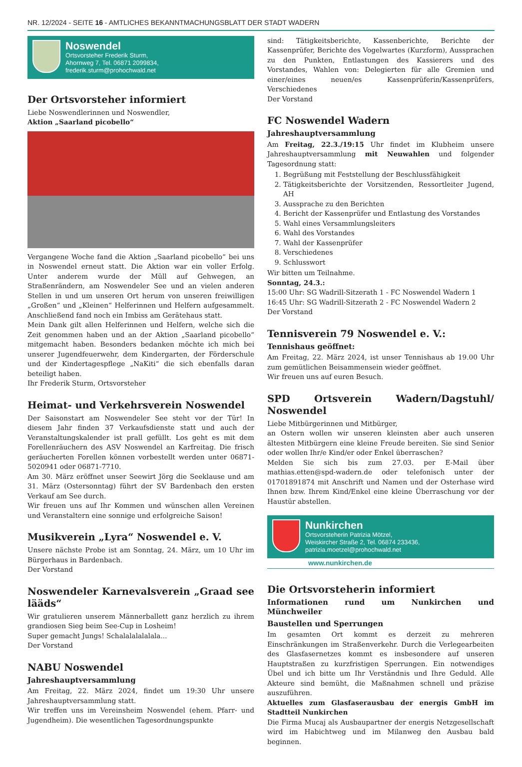NR. 12/2024 - SEITE 16 - AMTLICHES BEKANNTMACHUNGSBLATT DER STADT WADERN
Noswendel
Ortsvorsteher Frederik Sturm,
Ahornweg 7, Tel. 06871 2099834,
frederik.sturm@prohochwald.net
Der Ortsvorsteher informiert
Liebe Noswendlerinnen und Noswendler,
Aktion „Saarland picobello“
Vergangene Woche fand die Aktion „Saarland picobello“ bei uns in Noswendel erneut statt. Die Aktion war ein voller Erfolg. Unter anderem wurde der Müll auf Gehwegen, an Straßenrändern, am Noswendeler See und an vielen anderen Stellen in und um unseren Ort herum von unseren freiwilligen „Großen“ und „Kleinen“ Helferinnen und Helfern aufgesammelt. Anschließend fand noch ein Imbiss am Gerätehaus statt.
Mein Dank gilt allen Helferinnen und Helfern, welche sich die Zeit genommen haben und an der Aktion „Saarland picobello“ mitgemacht haben. Besonders bedanken möchte ich mich bei unserer Jugendfeuerwehr, dem Kindergarten, der Förderschule und der Kindertagespflege „NaKiti“ die sich ebenfalls daran beteiligt haben.
Ihr Frederik Sturm, Ortsvorsteher
Heimat- und Verkehrsverein Noswendel
Der Saisonstart am Noswendeler See steht vor der Tür! In diesem Jahr finden 37 Verkaufsdienste statt und auch der Veranstaltungskalender ist prall gefüllt. Los geht es mit dem Forellenräuchern des ASV Noswendel an Karfreitag. Die frisch geräucherten Forellen können vorbestellt werden unter 06871-5020941 oder 06871-7710.
Am 30. März eröffnet unser Seewirt Jörg die Seeklause und am 31. März (Ostersonntag) führt der SV Bardenbach den ersten Verkauf am See durch.
Wir freuen uns auf Ihr Kommen und wünschen allen Vereinen und Veranstaltern eine sonnige und erfolgreiche Saison!
Musikverein „Lyra“ Noswendel e. V.
Unsere nächste Probe ist am Sonntag, 24. März, um 10 Uhr im Bürgerhaus in Bardenbach.
Der Vorstand
Noswendeler Karnevalsverein „Graad see lääds“
Wir gratulieren unserem Männerballett ganz herzlich zu ihrem grandiosen Sieg beim See-Cup in Losheim!
Super gemacht Jungs! Schalalalalalala...
Der Vorstand
NABU Noswendel
Jahreshauptversammlung
Am Freitag, 22. März 2024, findet um 19:30 Uhr unsere Jahreshauptversammlung statt.
Wir treffen uns im Vereinsheim Noswendel (ehem. Pfarr- und Jugendheim). Die wesentlichen Tagesordnungspunkte
sind: Tätigkeitsberichte, Kassenberichte, Berichte der Kassenprüfer, Berichte des Vogelwartes (Kurzform), Aussprachen zu den Punkten, Entlastungen des Kassierers und des Vorstandes, Wahlen von: Delegierten für alle Gremien und einer/eines neuen/es Kassenprüferin/Kassenprüfers, Verschiedenes
Der Vorstand
FC Noswendel Wadern
Jahreshauptversammlung
Am Freitag, 22.3./19:15 Uhr findet im Klubheim unsere Jahreshauptversammlung mit Neuwahlen und folgender Tagesordnung statt:
1. Begrüßung mit Feststellung der Beschlussfähigkeit
2. Tätigkeitsberichte der Vorsitzenden, Ressortleiter Jugend, AH
3. Aussprache zu den Berichten
4. Bericht der Kassenprüfer und Entlastung des Vorstandes
5. Wahl eines Versammlungsleiters
6. Wahl des Vorstandes
7. Wahl der Kassenprüfer
8. Verschiedenes
9. Schlusswort
Wir bitten um Teilnahme.
Sonntag, 24.3.:
15:00 Uhr: SG Wadrill-Sitzerath 1 - FC Noswendel Wadern 1
16:45 Uhr: SG Wadrill-Sitzerath 2 - FC Noswendel Wadern 2
Der Vorstand
Tennisverein 79 Noswendel e. V.:
Tennishaus geöffnet:
Am Freitag, 22. März 2024, ist unser Tennishaus ab 19.00 Uhr zum gemütlichen Beisammensein wieder geöffnet.
Wir freuen uns auf euren Besuch.
SPD Ortsverein Wadern/Dagstuhl/ Noswendel
Liebe Mitbürgerinnen und Mitbürger,
an Ostern wollen wir unseren kleinsten aber auch unseren ältesten Mitbürgern eine kleine Freude bereiten. Sie sind Senior oder wollen Ihr/e Kind/er oder Enkel überraschen?
Melden Sie sich bis zum 27.03. per E-Mail über mathias.etten@spd-wadern.de oder telefonisch unter der 01701891874 mit Anschrift und Namen und der Osterhase wird Ihnen bzw. Ihrem Kind/Enkel eine kleine Überraschung vor der Haustür abstellen.
Nunkirchen
Ortsvorsteherin Patrizia Mötzel,
Weiskircher Straße 2, Tel. 06874 233436,
patrizia.moetzel@prohochwald.net
www.nunkirchen.de
Die Ortsvorsteherin informiert
Informationen rund um Nunkirchen und Münchweiler
Baustellen und Sperrungen
Im gesamten Ort kommt es derzeit zu mehreren Einschränkungen im Straßenverkehr. Durch die Verlegearbeiten des Glasfasernetzes kommt es insbesondere auf unseren Hauptstraßen zu kurzfristigen Sperrungen. Ein notwendiges Übel und ich bitte um Ihr Verständnis und Ihre Geduld. Alle Akteure sind bemüht, die Maßnahmen schnell und präzise auszuführen.
Aktuelles zum Glasfaserausbau der energis GmbH im Stadtteil Nunkirchen
Die Firma Mucaj als Ausbaupartner der energis Netzgesellschaft wird im Habichtweg und im Milanweg den Ausbau bald beginnen.